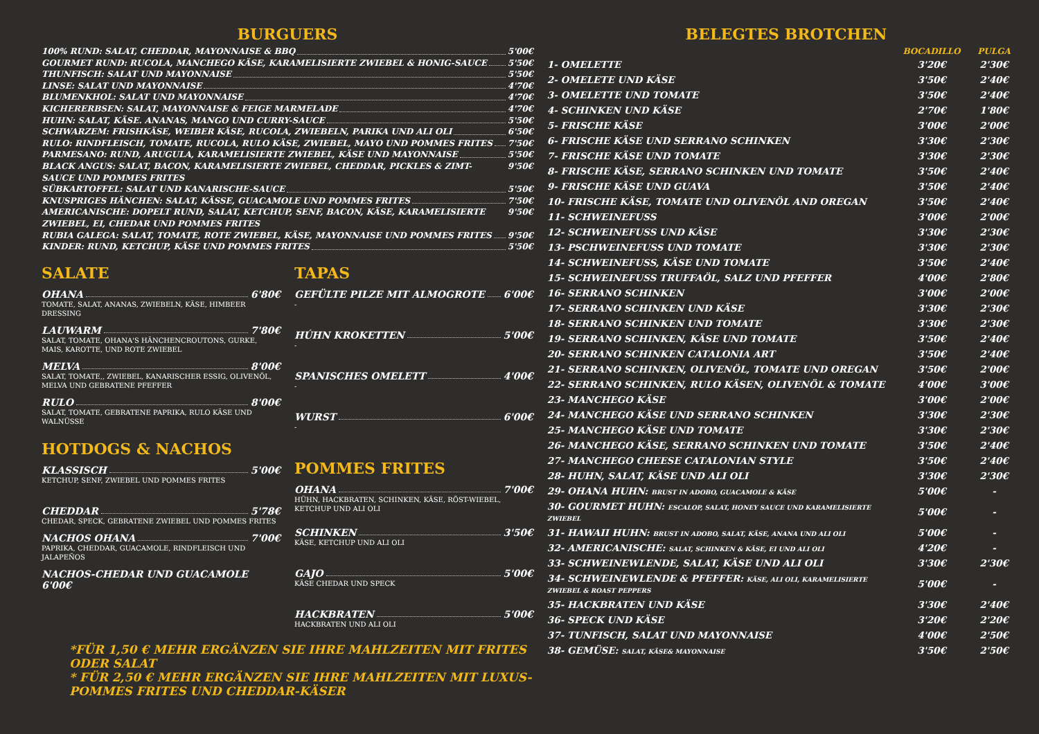BURGUERS
100% RUND: SALAT, CHEDDAR, MAYONNAISE & BBQ 5'00€
GOURMET RUND: RUCOLA, MANCHEGO KÄSE, KARAMELISIERTE ZWIEBEL & HONIG-SAUCE 5'50€
THUNFISCH: SALAT UND MAYONNAISE 5'50€
LINSE: SALAT UND MAYONNAISE 4'70€
BLUMENKHOL: SALAT UND MAYONNAISE 4'70€
KICHERERBSEN: SALAT, MAYONNAISE & FEIGE MARMELADE 4'70€
HUHN: SALAT, KÄSE. ANANAS, MANGO UND CURRY-SAUCE 5'50€
SCHWARZEM: FRISHKÄSE, WEIBER KÄSE, RUCOLA, ZWIEBELN, PARIKA UND ALI OLI 6'50€
RULO: RINDFLEISCH, TOMATE, RUCOLA, RULO KÄSE, ZWIEBEL, MAYO UND POMMES FRITES 7'50€
PARMESANO: RUND, ARUGULA, KARAMELISIERTE ZWIEBEL, KÄSE UND MAYONNAISE 5'50€
BLACK ANGUS: SALAT, BACON, KARAMELISIERTE ZWIEBEL, CHEDDAR, PICKLES & ZIMT-SAUCE UND POMMES FRITES 9'50€
SÜBKARTOFFEL: SALAT UND KANARISCHE-SAUCE 5'50€
KNUSPRIGES HÄNCHEN: SALAT, KÄSSE, GUACAMOLE UND POMMES FRITES 7'50€
AMERICANISCHE: DOPELT RUND, SALAT, KETCHUP, SENF, BACON, KÄSE, KARAMELISIERTE ZWIEBEL, EI, CHEDAR UND POMMES FRITES 9'50€
RUBIA GALEGA: SALAT, TOMATE, ROTE ZWIEBEL, KÄSE, MAYONNAISE UND POMMES FRITES 9'50€
KINDER: RUND, KETCHUP, KÄSE UND POMMES FRITES 5'50€
SALATE
OHANA 6'80€
TOMATE, SALAT, ANANAS, ZWIEBELN, KÄSE, HIMBEER DRESSING
LAUWARM 7'80€
SALAT, TOMATE, OHANA'S HÄNCHENCROUTONS, GURKE, MAIS, KAROTTE, UND ROTE ZWIEBEL
MELVA 8'00€
SALAT, TOMATE,, ZWIEBEL, KANARISCHER ESSIG, OLIVENÖL, MELVA UND GEBRATENE PFEFFER
RULO 8'00€
SALAT, TOMATE, GEBRATENE PAPRIKA, RULO KÄSE UND WALNÜSSE
HOTDOGS & NACHOS
KLASSISCH 5'00€
KETCHUP, SENF, ZWIEBEL UND POMMES FRITES
CHEDDAR 5'78€
CHEDAR, SPECK, GEBRATENE ZWIEBEL UND POMMES FRITES
NACHOS OHANA 7'00€
PAPRIKA, CHEDDAR, GUACAMOLE, RINDFLEISCH UND JALAPEÑOS
NACHOS-CHEDAR UND GUACAMOLE 6'00€
TAPAS
GEFÜLTE PILZE MIT ALMOGROTE 6'00€
-
HÚHN KROKETTEN 5'00€
-
SPANISCHES OMELETT 4'00€
-
WURST 6'00€
-
POMMES FRITES
OHANA 7'00€
HÜHN, HACKBRATEN, SCHINKEN, KÄSE, RÖST-WIEBEL, KETCHUP UND ALI OLI
SCHINKEN 3'50€
KÄSE, KETCHUP UND ALI OLI
GAJO 5'00€
KÄSE CHEDAR UND SPECK
HACKBRATEN 5'00€
HACKBRATEN UND ALI OLI
*FÜR 1,50 € MEHR ERGÄNZEN SIE IHRE MAHLZEITEN MIT FRITES ODER SALAT
* FÜR 2,50 € MEHR ERGÄNZEN SIE IHRE MAHLZEITEN MIT LUXUS-POMMES FRITES UND CHEDDAR-KÄSER
BELEGTES BROTCHEN
| | BOCADILLO | PULGA |
| --- | --- | --- |
| 1- OMELETTE | 3'20€ | 2'30€ |
| 2- OMELETE UND KÄSE | 3'50€ | 2'40€ |
| 3- OMELETTE UND TOMATE | 3'50€ | 2'40€ |
| 4- SCHINKEN UND KÄSE | 2'70€ | 1'80€ |
| 5- FRISCHE KÄSE | 3'00€ | 2'00€ |
| 6- FRISCHE KÄSE UND SERRANO SCHINKEN | 3'30€ | 2'30€ |
| 7- FRISCHE KÄSE UND TOMATE | 3'30€ | 2'30€ |
| 8- FRISCHE KÄSE, SERRANO SCHINKEN UND TOMATE | 3'50€ | 2'40€ |
| 9- FRISCHE KÄSE UND GUAVA | 3'50€ | 2'40€ |
| 10- FRISCHE KÄSE, TOMATE UND OLIVENÖL AND OREGAN | 3'50€ | 2'40€ |
| 11- SCHWEINEFUSS | 3'00€ | 2'00€ |
| 12- SCHWEINEFUSS UND KÄSE | 3'30€ | 2'30€ |
| 13- PSCHWEINEFUSS UND TOMATE | 3'30€ | 2'30€ |
| 14- SCHWEINEFUSS, KÄSE UND TOMATE | 3'50€ | 2'40€ |
| 15- SCHWEINEFUSS TRUFFAÖL, SALZ UND PFEFFER | 4'00€ | 2'80€ |
| 16- SERRANO SCHINKEN | 3'00€ | 2'00€ |
| 17- SERRANO SCHINKEN UND KÄSE | 3'30€ | 2'30€ |
| 18- SERRANO SCHINKEN UND TOMATE | 3'30€ | 2'30€ |
| 19- SERRANO SCHINKEN, KÄSE UND TOMATE | 3'50€ | 2'40€ |
| 20- SERRANO SCHINKEN CATALONIA ART | 3'50€ | 2'40€ |
| 21- SERRANO SCHINKEN, OLIVENÖL, TOMATE UND OREGAN | 3'50€ | 2'00€ |
| 22- SERRANO SCHINKEN, RULO KÄSEN, OLIVENÖL & TOMATE | 4'00€ | 3'00€ |
| 23- MANCHEGO KÄSE | 3'00€ | 2'00€ |
| 24- MANCHEGO KÄSE UND SERRANO SCHINKEN | 3'30€ | 2'30€ |
| 25- MANCHEGO KÄSE UND TOMATE | 3'30€ | 2'30€ |
| 26- MANCHEGO KÄSE, SERRANO SCHINKEN UND TOMATE | 3'50€ | 2'40€ |
| 27- MANCHEGO CHEESE CATALONIAN STYLE | 3'50€ | 2'40€ |
| 28- HUHN, SALAT, KÄSE UND ALI OLI | 3'30€ | 2'30€ |
| 29- OHANA HUHN: BRUST IN ADOBO, GUACAMOLE & KÄSE | 5'00€ | - |
| 30- GOURMET HUHN: ESCALOP, SALAT, HONEY SAUCE UND KARAMELISIERTE ZWIEBEL | 5'00€ | - |
| 31- HAWAII HUHN: BRUST IN ADOBO, SALAT, KÄSE, ANANA UND ALI OLI | 5'00€ | - |
| 32- AMERICANISCHE: SALAT, SCHINKEN & KÄSE, EI UND ALI OLI | 4'20€ | - |
| 33- SCHWEINEWLENDE, SALAT, KÄSE UND ALI OLI | 3'30€ | 2'30€ |
| 34- SCHWEINEWLENDE & PFEFFER: KÄSE, ALI OLI, KARAMELISIERTE ZWIEBEL & ROAST PEPPERS | 5'00€ | - |
| 35- HACKBRATEN UND KÄSE | 3'30€ | 2'40€ |
| 36- SPECK UND KÄSE | 3'20€ | 2'20€ |
| 37- TUNFISCH, SALAT UND MAYONNAISE | 4'00€ | 2'50€ |
| 38- GEMÜSE: SALAT, KÄSE& MAYONNAISE | 3'50€ | 2'50€ |